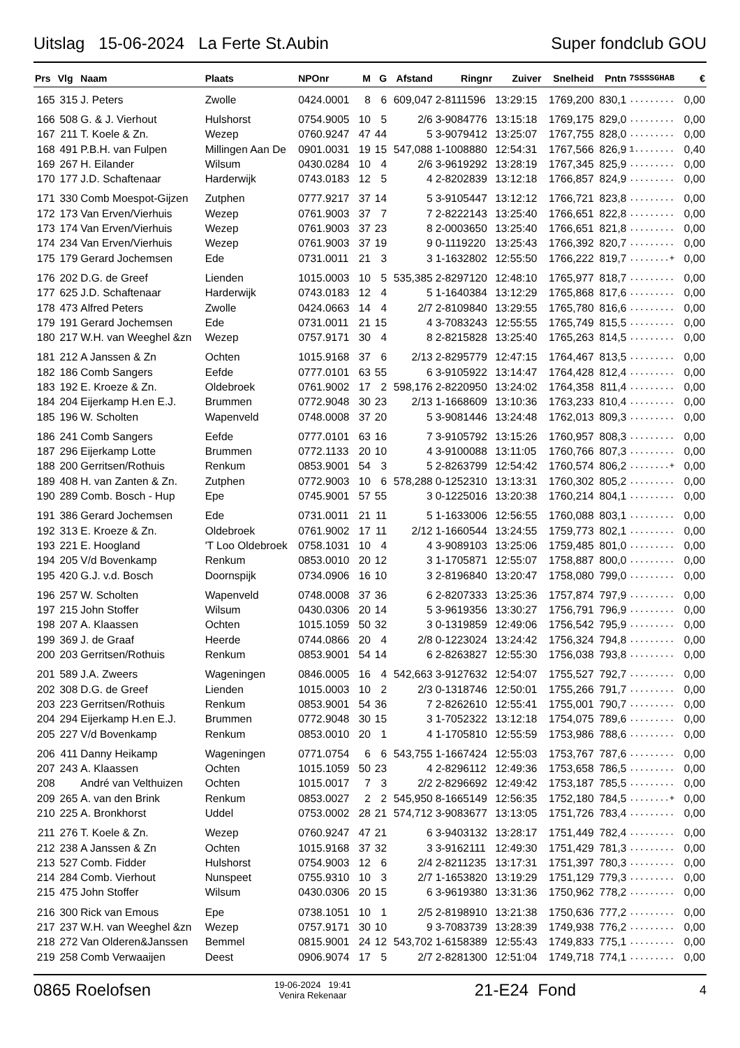Uitslag 15-06-2024 La Ferte St.Aubin Super fondclub GOU
| Prs | Vlg | Naam | Plaats | NPOnr | M | G | Afstand | Ringnr | Zuiver | Snelheid | Pntn | 7SSSSGHAB | € |
| --- | --- | --- | --- | --- | --- | --- | --- | --- | --- | --- | --- | --- | --- |
| 165 | 315 | J. Peters | Zwolle | 0424.0001 | 8 | 6 | 609,047 | 2-8111596 | 13:29:15 | 1769,200 | 830,1 | ......... | 0,00 |
| 166 | 508 | G. & J. Vierhout | Hulshorst | 0754.9005 | 10 | 5 | 2/6 | 3-9084776 | 13:15:18 | 1769,175 | 829,0 | ......... | 0,00 |
| 167 | 211 | T. Koele & Zn. | Wezep | 0760.9247 | 47 | 44 | 5 | 3-9079412 | 13:25:07 | 1767,755 | 828,0 | ......... | 0,00 |
| 168 | 491 | P.B.H. van Fulpen | Millingen Aan De | 0901.0031 | 19 | 15 | 547,088 | 1-1008880 | 12:54:31 | 1767,566 | 826,9 | 1........ | 0,40 |
| 169 | 267 | H. Eilander | Wilsum | 0430.0284 | 10 | 4 | 2/6 | 3-9619292 | 13:28:19 | 1767,345 | 825,9 | ......... | 0,00 |
| 170 | 177 | J.D. Schaftenaar | Harderwijk | 0743.0183 | 12 | 5 | 4 | 2-8202839 | 13:12:18 | 1766,857 | 824,9 | ......... | 0,00 |
| 171 | 330 | Comb Moespot-Gijzen | Zutphen | 0777.9217 | 37 | 14 | 5 | 3-9105447 | 13:12:12 | 1766,721 | 823,8 | ......... | 0,00 |
| 172 | 173 | Van Erven/Vierhuis | Wezep | 0761.9003 | 37 | 7 | 7 | 2-8222143 | 13:25:40 | 1766,651 | 822,8 | ......... | 0,00 |
| 173 | 174 | Van Erven/Vierhuis | Wezep | 0761.9003 | 37 | 23 | 8 | 2-0003650 | 13:25:40 | 1766,651 | 821,8 | ......... | 0,00 |
| 174 | 234 | Van Erven/Vierhuis | Wezep | 0761.9003 | 37 | 19 | 9 | 0-1119220 | 13:25:43 | 1766,392 | 820,7 | ......... | 0,00 |
| 175 | 179 | Gerard Jochemsen | Ede | 0731.0011 | 21 | 3 | 3 | 1-1632802 | 12:55:50 | 1766,222 | 819,7 | ........+ | 0,00 |
| 176 | 202 | D.G. de Greef | Lienden | 1015.0003 | 10 | 5 | 535,385 | 2-8297120 | 12:48:10 | 1765,977 | 818,7 | ......... | 0,00 |
| 177 | 625 | J.D. Schaftenaar | Harderwijk | 0743.0183 | 12 | 4 | 5 | 1-1640384 | 13:12:29 | 1765,868 | 817,6 | ......... | 0,00 |
| 178 | 473 | Alfred Peters | Zwolle | 0424.0663 | 14 | 4 | 2/7 | 2-8109840 | 13:29:55 | 1765,780 | 816,6 | ......... | 0,00 |
| 179 | 191 | Gerard Jochemsen | Ede | 0731.0011 | 21 | 15 | 4 | 3-7083243 | 12:55:55 | 1765,749 | 815,5 | ......... | 0,00 |
| 180 | 217 | W.H. van Weeghel &zn | Wezep | 0757.9171 | 30 | 4 | 8 | 2-8215828 | 13:25:40 | 1765,263 | 814,5 | ......... | 0,00 |
| 181 | 212 | A Janssen & Zn | Ochten | 1015.9168 | 37 | 6 | 2/13 | 2-8295779 | 12:47:15 | 1764,467 | 813,5 | ......... | 0,00 |
| 182 | 186 | Comb Sangers | Eefde | 0777.0101 | 63 | 55 | 6 | 3-9105922 | 13:14:47 | 1764,428 | 812,4 | ......... | 0,00 |
| 183 | 192 | E. Kroeze & Zn. | Oldebroek | 0761.9002 | 17 | 2 | 598,176 | 2-8220950 | 13:24:02 | 1764,358 | 811,4 | ......... | 0,00 |
| 184 | 204 | Eijerkamp H.en E.J. | Brummen | 0772.9048 | 30 | 23 | 2/13 | 1-1668609 | 13:10:36 | 1763,233 | 810,4 | ......... | 0,00 |
| 185 | 196 | W. Scholten | Wapenveld | 0748.0008 | 37 | 20 | 5 | 3-9081446 | 13:24:48 | 1762,013 | 809,3 | ......... | 0,00 |
| 186 | 241 | Comb Sangers | Eefde | 0777.0101 | 63 | 16 | 7 | 3-9105792 | 13:15:26 | 1760,957 | 808,3 | ......... | 0,00 |
| 187 | 296 | Eijerkamp Lotte | Brummen | 0772.1133 | 20 | 10 | 4 | 3-9100088 | 13:11:05 | 1760,766 | 807,3 | ......... | 0,00 |
| 188 | 200 | Gerritsen/Rothuis | Renkum | 0853.9001 | 54 | 3 | 5 | 2-8263799 | 12:54:42 | 1760,574 | 806,2 | ........+ | 0,00 |
| 189 | 408 | H. van Zanten & Zn. | Zutphen | 0772.9003 | 10 | 6 | 578,288 | 0-1252310 | 13:13:31 | 1760,302 | 805,2 | ......... | 0,00 |
| 190 | 289 | Comb. Bosch - Hup | Epe | 0745.9001 | 57 | 55 | 3 | 0-1225016 | 13:20:38 | 1760,214 | 804,1 | ......... | 0,00 |
| 191 | 386 | Gerard Jochemsen | Ede | 0731.0011 | 21 | 11 | 5 | 1-1633006 | 12:56:55 | 1760,088 | 803,1 | ......... | 0,00 |
| 192 | 313 | E. Kroeze & Zn. | Oldebroek | 0761.9002 | 17 | 11 | 2/12 | 1-1660544 | 13:24:55 | 1759,773 | 802,1 | ......... | 0,00 |
| 193 | 221 | E. Hoogland | 'T Loo Oldebroek | 0758.1031 | 10 | 4 | 4 | 3-9089103 | 13:25:06 | 1759,485 | 801,0 | ......... | 0,00 |
| 194 | 205 | V/d Bovenkamp | Renkum | 0853.0010 | 20 | 12 | 3 | 1-1705871 | 12:55:07 | 1758,887 | 800,0 | ......... | 0,00 |
| 195 | 420 | G.J. v.d. Bosch | Doornspijk | 0734.0906 | 16 | 10 | 3 | 2-8196840 | 13:20:47 | 1758,080 | 799,0 | ......... | 0,00 |
| 196 | 257 | W. Scholten | Wapenveld | 0748.0008 | 37 | 36 | 6 | 2-8207333 | 13:25:36 | 1757,874 | 797,9 | ......... | 0,00 |
| 197 | 215 | John Stoffer | Wilsum | 0430.0306 | 20 | 14 | 5 | 3-9619356 | 13:30:27 | 1756,791 | 796,9 | ......... | 0,00 |
| 198 | 207 | A. Klaassen | Ochten | 1015.1059 | 50 | 32 | 3 | 0-1319859 | 12:49:06 | 1756,542 | 795,9 | ......... | 0,00 |
| 199 | 369 | J. de Graaf | Heerde | 0744.0866 | 20 | 4 | 2/8 | 0-1223024 | 13:24:42 | 1756,324 | 794,8 | ......... | 0,00 |
| 200 | 203 | Gerritsen/Rothuis | Renkum | 0853.9001 | 54 | 14 | 6 | 2-8263827 | 12:55:30 | 1756,038 | 793,8 | ......... | 0,00 |
| 201 | 589 | J.A. Zweers | Wageningen | 0846.0005 | 16 | 4 | 542,663 | 3-9127632 | 12:54:07 | 1755,527 | 792,7 | ......... | 0,00 |
| 202 | 308 | D.G. de Greef | Lienden | 1015.0003 | 10 | 2 | 2/3 | 0-1318746 | 12:50:01 | 1755,266 | 791,7 | ......... | 0,00 |
| 203 | 223 | Gerritsen/Rothuis | Renkum | 0853.9001 | 54 | 36 | 7 | 2-8262610 | 12:55:41 | 1755,001 | 790,7 | ......... | 0,00 |
| 204 | 294 | Eijerkamp H.en E.J. | Brummen | 0772.9048 | 30 | 15 | 3 | 1-7052322 | 13:12:18 | 1754,075 | 789,6 | ......... | 0,00 |
| 205 | 227 | V/d Bovenkamp | Renkum | 0853.0010 | 20 | 1 | 4 | 1-1705810 | 12:55:59 | 1753,986 | 788,6 | ......... | 0,00 |
| 206 | 411 | Danny Heikamp | Wageningen | 0771.0754 | 6 | 6 | 543,755 | 1-1667424 | 12:55:03 | 1753,767 | 787,6 | ......... | 0,00 |
| 207 | 243 | A. Klaassen | Ochten | 1015.1059 | 50 | 23 | 4 | 2-8296112 | 12:49:36 | 1753,658 | 786,5 | ......... | 0,00 |
| 208 | | André van Velthuizen | Ochten | 1015.0017 | 7 | 3 | 2/2 | 2-8296692 | 12:49:42 | 1753,187 | 785,5 | ......... | 0,00 |
| 209 | 265 | A. van den Brink | Renkum | 0853.0027 | 2 | 2 | 545,950 | 8-1665149 | 12:56:35 | 1752,180 | 784,5 | ........+ | 0,00 |
| 210 | 225 | A. Bronkhorst | Uddel | 0753.0002 | 28 | 21 | 574,712 | 3-9083677 | 13:13:05 | 1751,726 | 783,4 | ......... | 0,00 |
| 211 | 276 | T. Koele & Zn. | Wezep | 0760.9247 | 47 | 21 | 6 | 3-9403132 | 13:28:17 | 1751,449 | 782,4 | ......... | 0,00 |
| 212 | 238 | A Janssen & Zn | Ochten | 1015.9168 | 37 | 32 | 3 | 3-9162111 | 12:49:30 | 1751,429 | 781,3 | ......... | 0,00 |
| 213 | 527 | Comb. Fidder | Hulshorst | 0754.9003 | 12 | 6 | 2/4 | 2-8211235 | 13:17:31 | 1751,397 | 780,3 | ......... | 0,00 |
| 214 | 284 | Comb. Vierhout | Nunspeet | 0755.9310 | 10 | 3 | 2/7 | 1-1653820 | 13:19:29 | 1751,129 | 779,3 | ......... | 0,00 |
| 215 | 475 | John Stoffer | Wilsum | 0430.0306 | 20 | 15 | 6 | 3-9619380 | 13:31:36 | 1750,962 | 778,2 | ......... | 0,00 |
| 216 | 300 | Rick van Emous | Epe | 0738.1051 | 10 | 1 | 2/5 | 2-8198910 | 13:21:38 | 1750,636 | 777,2 | ......... | 0,00 |
| 217 | 237 | W.H. van Weeghel &zn | Wezep | 0757.9171 | 30 | 10 | 9 | 3-7083739 | 13:28:39 | 1749,938 | 776,2 | ......... | 0,00 |
| 218 | 272 | Van Olderen&Janssen | Bemmel | 0815.9001 | 24 | 12 | 543,702 | 1-6158389 | 12:55:43 | 1749,833 | 775,1 | ......... | 0,00 |
| 219 | 258 | Comb Verwaaijen | Deest | 0906.9074 | 17 | 5 | 2/7 | 2-8281300 | 12:51:04 | 1749,718 | 774,1 | ......... | 0,00 |
0865 Roelofsen 19-06-2024 19:41
Venira Rekenaar 21-E24 Fond 4